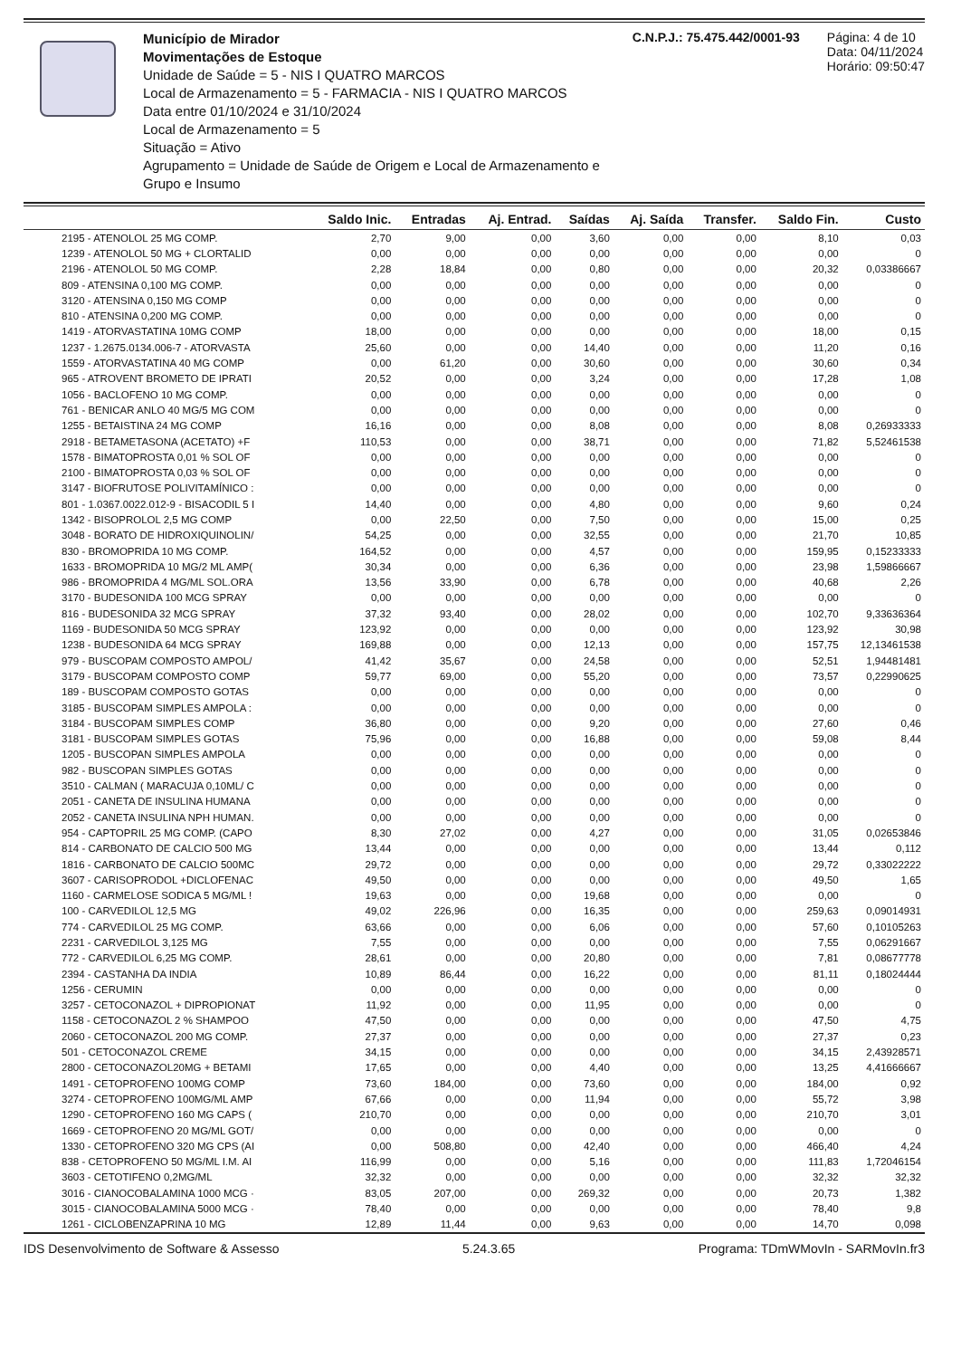Município de Mirador
Movimentações de Estoque
Unidade de Saúde = 5 - NIS I QUATRO MARCOS
Local de Armazenamento = 5 - FARMACIA - NIS I QUATRO MARCOS
Data entre 01/10/2024 e 31/10/2024
Local de Armazenamento = 5
Situação = Ativo
Agrupamento = Unidade de Saúde de Origem e Local de Armazenamento e Grupo e Insumo
C.N.P.J.: 75.475.442/0001-93 Página: 4 de 10
Data: 04/11/2024
Horário: 09:50:47
| | Saldo Inic. | Entradas | Aj. Entrad. | Saídas | Aj. Saída | Transfer. | Saldo Fin. | Custo |
| --- | --- | --- | --- | --- | --- | --- | --- | --- |
| 2195 - ATENOLOL 25 MG COMP. | 2,70 | 9,00 | 0,00 | 3,60 | 0,00 | 0,00 | 8,10 | 0,03 |
| 1239 - ATENOLOL 50 MG + CLORTALID | 0,00 | 0,00 | 0,00 | 0,00 | 0,00 | 0,00 | 0,00 | 0 |
| 2196 - ATENOLOL 50 MG COMP. | 2,28 | 18,84 | 0,00 | 0,80 | 0,00 | 0,00 | 20,32 | 0,03386667 |
| 809 - ATENSINA 0,100 MG COMP. | 0,00 | 0,00 | 0,00 | 0,00 | 0,00 | 0,00 | 0,00 | 0 |
| 3120 - ATENSINA 0,150 MG COMP | 0,00 | 0,00 | 0,00 | 0,00 | 0,00 | 0,00 | 0,00 | 0 |
| 810 - ATENSINA 0,200 MG COMP. | 0,00 | 0,00 | 0,00 | 0,00 | 0,00 | 0,00 | 0,00 | 0 |
| 1419 - ATORVASTATINA 10MG COMP | 18,00 | 0,00 | 0,00 | 0,00 | 0,00 | 0,00 | 18,00 | 0,15 |
| 1237 - 1.2675.0134.006-7 - ATORVASTA | 25,60 | 0,00 | 0,00 | 14,40 | 0,00 | 0,00 | 11,20 | 0,16 |
| 1559 - ATORVASTATINA 40 MG COMP | 0,00 | 61,20 | 0,00 | 30,60 | 0,00 | 0,00 | 30,60 | 0,34 |
| 965 - ATROVENT BROMETO DE IPRATI | 20,52 | 0,00 | 0,00 | 3,24 | 0,00 | 0,00 | 17,28 | 1,08 |
| 1056 - BACLOFENO 10 MG COMP. | 0,00 | 0,00 | 0,00 | 0,00 | 0,00 | 0,00 | 0,00 | 0 |
| 761 - BENICAR ANLO 40 MG/5 MG COM | 0,00 | 0,00 | 0,00 | 0,00 | 0,00 | 0,00 | 0,00 | 0 |
| 1255 - BETAISTINA 24 MG COMP | 16,16 | 0,00 | 0,00 | 8,08 | 0,00 | 0,00 | 8,08 | 0,26933333 |
| 2918 - BETAMETASONA (ACETATO) +F | 110,53 | 0,00 | 0,00 | 38,71 | 0,00 | 0,00 | 71,82 | 5,52461538 |
| 1578 - BIMATOPROSTA 0,01 % SOL OF | 0,00 | 0,00 | 0,00 | 0,00 | 0,00 | 0,00 | 0,00 | 0 |
| 2100 - BIMATOPROSTA 0,03 % SOL OF | 0,00 | 0,00 | 0,00 | 0,00 | 0,00 | 0,00 | 0,00 | 0 |
| 3147 - BIOFRUTOSE POLIVITAMÍNICO : | 0,00 | 0,00 | 0,00 | 0,00 | 0,00 | 0,00 | 0,00 | 0 |
| 801 - 1.0367.0022.012-9 - BISACODIL 5 I | 14,40 | 0,00 | 0,00 | 4,80 | 0,00 | 0,00 | 9,60 | 0,24 |
| 1342 - BISOPROLOL 2,5 MG COMP | 0,00 | 22,50 | 0,00 | 7,50 | 0,00 | 0,00 | 15,00 | 0,25 |
| 3048 - BORATO DE HIDROXIQUINOLIN/ | 54,25 | 0,00 | 0,00 | 32,55 | 0,00 | 0,00 | 21,70 | 10,85 |
| 830 - BROMOPRIDA 10 MG COMP. | 164,52 | 0,00 | 0,00 | 4,57 | 0,00 | 0,00 | 159,95 | 0,15233333 |
| 1633 - BROMOPRIDA 10 MG/2 ML AMP( | 30,34 | 0,00 | 0,00 | 6,36 | 0,00 | 0,00 | 23,98 | 1,59866667 |
| 986 - BROMOPRIDA 4 MG/ML SOL.ORA | 13,56 | 33,90 | 0,00 | 6,78 | 0,00 | 0,00 | 40,68 | 2,26 |
| 3170 - BUDESONIDA 100 MCG SPRAY | 0,00 | 0,00 | 0,00 | 0,00 | 0,00 | 0,00 | 0,00 | 0 |
| 816 - BUDESONIDA 32 MCG SPRAY | 37,32 | 93,40 | 0,00 | 28,02 | 0,00 | 0,00 | 102,70 | 9,33636364 |
| 1169 - BUDESONIDA 50 MCG SPRAY | 123,92 | 0,00 | 0,00 | 0,00 | 0,00 | 0,00 | 123,92 | 30,98 |
| 1238 - BUDESONIDA 64 MCG SPRAY | 169,88 | 0,00 | 0,00 | 12,13 | 0,00 | 0,00 | 157,75 | 12,13461538 |
| 979 - BUSCOPAM COMPOSTO AMPOL/ | 41,42 | 35,67 | 0,00 | 24,58 | 0,00 | 0,00 | 52,51 | 1,94481481 |
| 3179 - BUSCOPAM COMPOSTO COMP | 59,77 | 69,00 | 0,00 | 55,20 | 0,00 | 0,00 | 73,57 | 0,22990625 |
| 189 - BUSCOPAM COMPOSTO GOTAS | 0,00 | 0,00 | 0,00 | 0,00 | 0,00 | 0,00 | 0,00 | 0 |
| 3185 - BUSCOPAM SIMPLES AMPOLA : | 0,00 | 0,00 | 0,00 | 0,00 | 0,00 | 0,00 | 0,00 | 0 |
| 3184 - BUSCOPAM SIMPLES COMP | 36,80 | 0,00 | 0,00 | 9,20 | 0,00 | 0,00 | 27,60 | 0,46 |
| 3181 - BUSCOPAM SIMPLES GOTAS | 75,96 | 0,00 | 0,00 | 16,88 | 0,00 | 0,00 | 59,08 | 8,44 |
| 1205 - BUSCOPAN SIMPLES AMPOLA | 0,00 | 0,00 | 0,00 | 0,00 | 0,00 | 0,00 | 0,00 | 0 |
| 982 - BUSCOPAN SIMPLES GOTAS | 0,00 | 0,00 | 0,00 | 0,00 | 0,00 | 0,00 | 0,00 | 0 |
| 3510 - CALMAN ( MARACUJA 0,10ML/ C | 0,00 | 0,00 | 0,00 | 0,00 | 0,00 | 0,00 | 0,00 | 0 |
| 2051 - CANETA DE INSULINA HUMANA | 0,00 | 0,00 | 0,00 | 0,00 | 0,00 | 0,00 | 0,00 | 0 |
| 2052 - CANETA INSULINA NPH HUMAN. | 0,00 | 0,00 | 0,00 | 0,00 | 0,00 | 0,00 | 0,00 | 0 |
| 954 - CAPTOPRIL 25 MG COMP. (CAPO | 8,30 | 27,02 | 0,00 | 4,27 | 0,00 | 0,00 | 31,05 | 0,02653846 |
| 814 - CARBONATO DE CALCIO 500 MG | 13,44 | 0,00 | 0,00 | 0,00 | 0,00 | 0,00 | 13,44 | 0,112 |
| 1816 - CARBONATO DE CALCIO 500MC | 29,72 | 0,00 | 0,00 | 0,00 | 0,00 | 0,00 | 29,72 | 0,33022222 |
| 3607 - CARISOPRODOL +DICLOFENAC | 49,50 | 0,00 | 0,00 | 0,00 | 0,00 | 0,00 | 49,50 | 1,65 |
| 1160 - CARMELOSE SODICA 5 MG/ML ! | 19,63 | 0,00 | 0,00 | 19,68 | 0,00 | 0,00 | 0,00 | 0 |
| 100 - CARVEDILOL 12,5 MG | 49,02 | 226,96 | 0,00 | 16,35 | 0,00 | 0,00 | 259,63 | 0,09014931 |
| 774 - CARVEDILOL 25 MG COMP. | 63,66 | 0,00 | 0,00 | 6,06 | 0,00 | 0,00 | 57,60 | 0,10105263 |
| 2231 - CARVEDILOL 3,125 MG | 7,55 | 0,00 | 0,00 | 0,00 | 0,00 | 0,00 | 7,55 | 0,06291667 |
| 772 - CARVEDILOL 6,25 MG COMP. | 28,61 | 0,00 | 0,00 | 20,80 | 0,00 | 0,00 | 7,81 | 0,08677778 |
| 2394 - CASTANHA DA INDIA | 10,89 | 86,44 | 0,00 | 16,22 | 0,00 | 0,00 | 81,11 | 0,18024444 |
| 1256 - CERUMIN | 0,00 | 0,00 | 0,00 | 0,00 | 0,00 | 0,00 | 0,00 | 0 |
| 3257 - CETOCONAZOL + DIPROPIONAT | 11,92 | 0,00 | 0,00 | 11,95 | 0,00 | 0,00 | 0,00 | 0 |
| 1158 - CETOCONAZOL 2 % SHAMPOO | 47,50 | 0,00 | 0,00 | 0,00 | 0,00 | 0,00 | 47,50 | 4,75 |
| 2060 - CETOCONAZOL 200 MG COMP. | 27,37 | 0,00 | 0,00 | 0,00 | 0,00 | 0,00 | 27,37 | 0,23 |
| 501 - CETOCONAZOL CREME | 34,15 | 0,00 | 0,00 | 0,00 | 0,00 | 0,00 | 34,15 | 2,43928571 |
| 2800 - CETOCONAZOL20MG + BETAMI | 17,65 | 0,00 | 0,00 | 4,40 | 0,00 | 0,00 | 13,25 | 4,41666667 |
| 1491 - CETOPROFENO 100MG COMP | 73,60 | 184,00 | 0,00 | 73,60 | 0,00 | 0,00 | 184,00 | 0,92 |
| 3274 - CETOPROFENO 100MG/ML AMP | 67,66 | 0,00 | 0,00 | 11,94 | 0,00 | 0,00 | 55,72 | 3,98 |
| 1290 - CETOPROFENO 160 MG CAPS ( | 210,70 | 0,00 | 0,00 | 0,00 | 0,00 | 0,00 | 210,70 | 3,01 |
| 1669 - CETOPROFENO 20 MG/ML GOT/ | 0,00 | 0,00 | 0,00 | 0,00 | 0,00 | 0,00 | 0,00 | 0 |
| 1330 - CETOPROFENO 320 MG CPS (AI | 0,00 | 508,80 | 0,00 | 42,40 | 0,00 | 0,00 | 466,40 | 4,24 |
| 838 - CETOPROFENO 50 MG/ML I.M. AI | 116,99 | 0,00 | 0,00 | 5,16 | 0,00 | 0,00 | 111,83 | 1,72046154 |
| 3603 - CETOTIFENO 0,2MG/ML | 32,32 | 0,00 | 0,00 | 0,00 | 0,00 | 0,00 | 32,32 | 32,32 |
| 3016 - CIANOCOBALAMINA 1000 MCG · | 83,05 | 207,00 | 0,00 | 269,32 | 0,00 | 0,00 | 20,73 | 1,382 |
| 3015 - CIANOCOBALAMINA 5000 MCG · | 78,40 | 0,00 | 0,00 | 0,00 | 0,00 | 0,00 | 78,40 | 9,8 |
| 1261 - CICLOBENZAPRINA 10 MG | 12,89 | 11,44 | 0,00 | 9,63 | 0,00 | 0,00 | 14,70 | 0,098 |
IDS Desenvolvimento de Software & Assesso 5.24.3.65 Programa: TDmWMovIn - SARMovIn.fr3